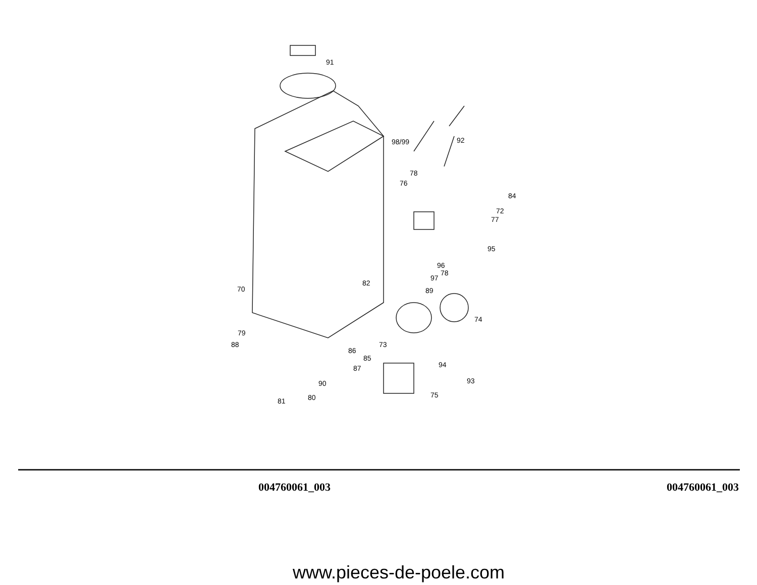91
98/99 92
78
76
84
72
77
95
96
78
97
70
82
89
74
79
88 73
86
85
94 87
93 90
75 80 81
004760061_003 004760061_003
www.pieces-de-poele.com